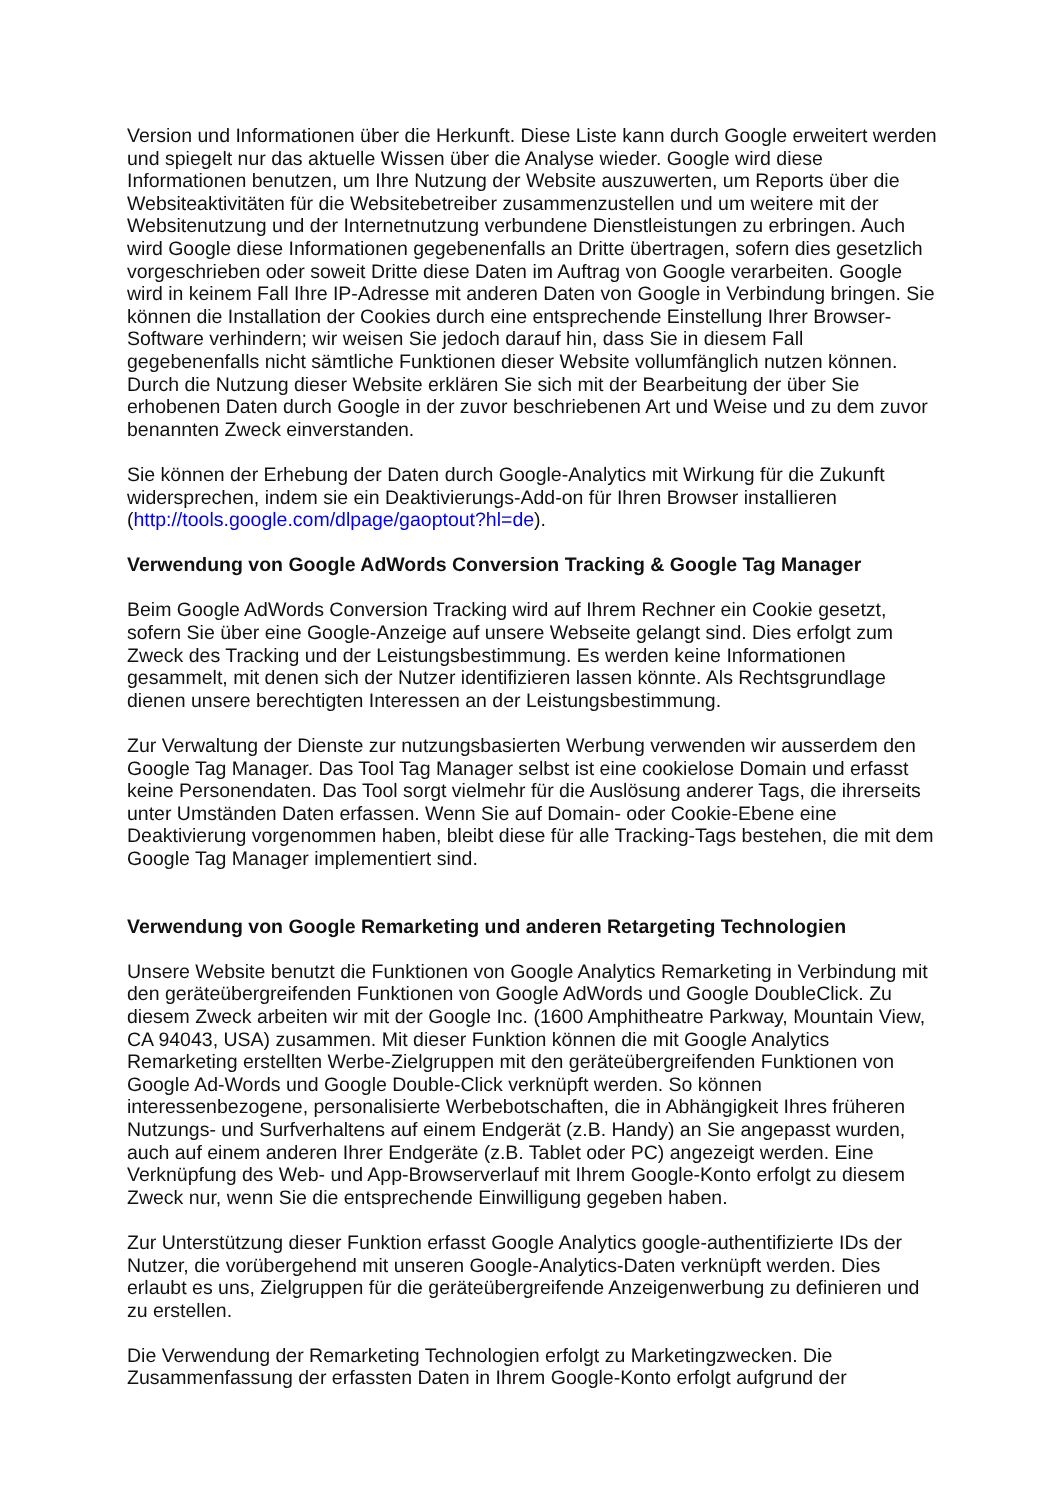Version und Informationen über die Herkunft. Diese Liste kann durch Google erweitert werden und spiegelt nur das aktuelle Wissen über die Analyse wieder. Google wird diese Informationen benutzen, um Ihre Nutzung der Website auszuwerten, um Reports über die Websiteaktivitäten für die Websitebetreiber zusammenzustellen und um weitere mit der Websitenutzung und der Internetnutzung verbundene Dienstleistungen zu erbringen. Auch wird Google diese Informationen gegebenenfalls an Dritte übertragen, sofern dies gesetzlich vorgeschrieben oder soweit Dritte diese Daten im Auftrag von Google verarbeiten. Google wird in keinem Fall Ihre IP-Adresse mit anderen Daten von Google in Verbindung bringen. Sie können die Installation der Cookies durch eine entsprechende Einstellung Ihrer Browser-Software verhindern; wir weisen Sie jedoch darauf hin, dass Sie in diesem Fall gegebenenfalls nicht sämtliche Funktionen dieser Website vollumfänglich nutzen können. Durch die Nutzung dieser Website erklären Sie sich mit der Bearbeitung der über Sie erhobenen Daten durch Google in der zuvor beschriebenen Art und Weise und zu dem zuvor benannten Zweck einverstanden.
Sie können der Erhebung der Daten durch Google-Analytics mit Wirkung für die Zukunft widersprechen, indem sie ein Deaktivierungs-Add-on für Ihren Browser installieren (http://tools.google.com/dlpage/gaoptout?hl=de).
Verwendung von Google AdWords Conversion Tracking & Google Tag Manager
Beim Google AdWords Conversion Tracking wird auf Ihrem Rechner ein Cookie gesetzt, sofern Sie über eine Google-Anzeige auf unsere Webseite gelangt sind. Dies erfolgt zum Zweck des Tracking und der Leistungsbestimmung. Es werden keine Informationen gesammelt, mit denen sich der Nutzer identifizieren lassen könnte. Als Rechtsgrundlage dienen unsere berechtigten Interessen an der Leistungsbestimmung.
Zur Verwaltung der Dienste zur nutzungsbasierten Werbung verwenden wir ausserdem den Google Tag Manager. Das Tool Tag Manager selbst ist eine cookielose Domain und erfasst keine Personendaten. Das Tool sorgt vielmehr für die Auslösung anderer Tags, die ihrerseits unter Umständen Daten erfassen. Wenn Sie auf Domain- oder Cookie-Ebene eine Deaktivierung vorgenommen haben, bleibt diese für alle Tracking-Tags bestehen, die mit dem Google Tag Manager implementiert sind.
Verwendung von Google Remarketing und anderen Retargeting Technologien
Unsere Website benutzt die Funktionen von Google Analytics Remarketing in Verbindung mit den geräteübergreifenden Funktionen von Google AdWords und Google DoubleClick. Zu diesem Zweck arbeiten wir mit der Google Inc. (1600 Amphitheatre Parkway, Mountain View, CA 94043, USA) zusammen. Mit dieser Funktion können die mit Google Analytics Remarketing erstellten Werbe-Zielgruppen mit den geräteübergreifenden Funktionen von Google Ad-Words und Google Double-Click verknüpft werden. So können interessenbezogene, personalisierte Werbebotschaften, die in Abhängigkeit Ihres früheren Nutzungs- und Surfverhaltens auf einem Endgerät (z.B. Handy) an Sie angepasst wurden, auch auf einem anderen Ihrer Endgeräte (z.B. Tablet oder PC) angezeigt werden. Eine Verknüpfung des Web- und App-Browserverlauf mit Ihrem Google-Konto erfolgt zu diesem Zweck nur, wenn Sie die entsprechende Einwilligung gegeben haben.
Zur Unterstützung dieser Funktion erfasst Google Analytics google-authentifizierte IDs der Nutzer, die vorübergehend mit unseren Google-Analytics-Daten verknüpft werden. Dies erlaubt es uns, Zielgruppen für die geräteübergreifende Anzeigenwerbung zu definieren und zu erstellen.
Die Verwendung der Remarketing Technologien erfolgt zu Marketingzwecken. Die Zusammenfassung der erfassten Daten in Ihrem Google-Konto erfolgt aufgrund der